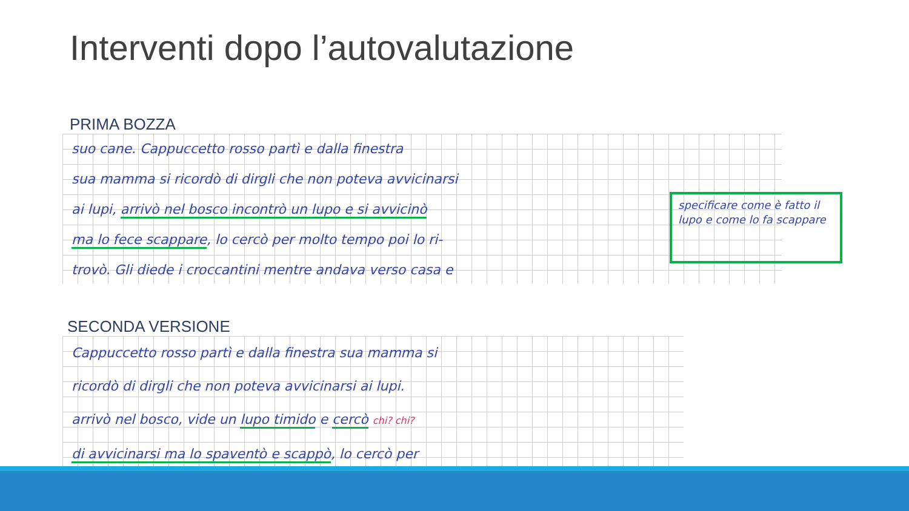Interventi dopo l’autovalutazione
PRIMA BOZZA
suo cane. Cappuccetto rosso partì e dalla finestra
sua mamma si ricordò di dirgli che non poteva avvicinarsi
ai lupi, arrivò nel bosco incontrò un lupo e si avvicinò
ma lo fece scappare, lo cercò per molto tempo poi lo ri-
trovò. Gli diede i croccantini mentre andava verso casa e
specificare come è fatto il lupo e come lo fa scappare
SECONDA VERSIONE
Cappuccetto rosso partì e dalla finestra sua mamma si
ricordò di dirgli che non poteva avvicinarsi ai lupi.
arrivò nel bosco, vide un lupo timido e cercò chi? chi?
di avvicinarsi ma lo spaventò e scappò, lo cercò per